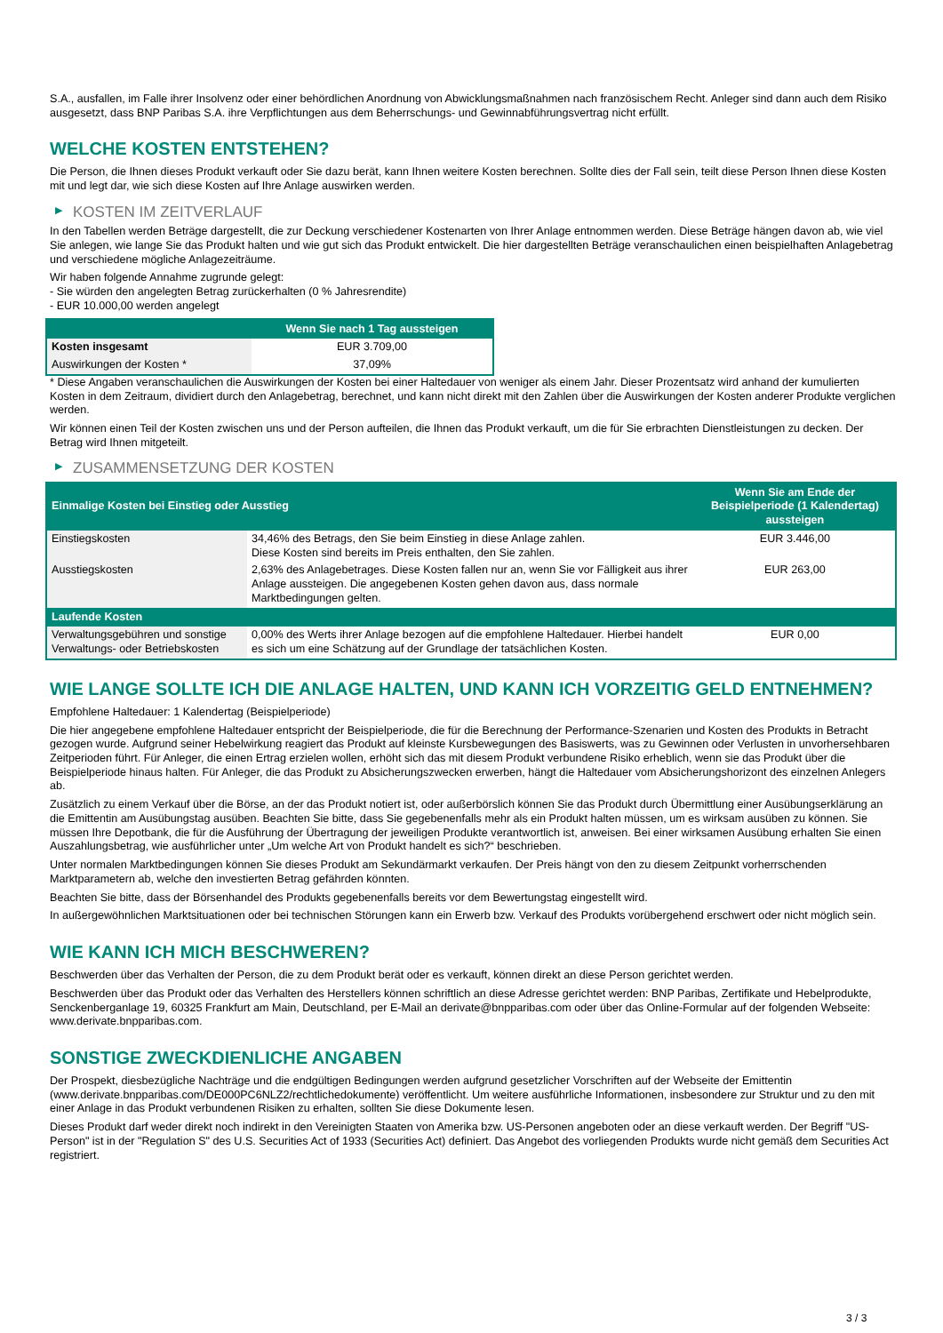S.A., ausfallen, im Falle ihrer Insolvenz oder einer behördlichen Anordnung von Abwicklungsmaßnahmen nach französischem Recht. Anleger sind dann auch dem Risiko ausgesetzt, dass BNP Paribas S.A. ihre Verpflichtungen aus dem Beherrschungs- und Gewinnabführungsvertrag nicht erfüllt.
WELCHE KOSTEN ENTSTEHEN?
Die Person, die Ihnen dieses Produkt verkauft oder Sie dazu berät, kann Ihnen weitere Kosten berechnen. Sollte dies der Fall sein, teilt diese Person Ihnen diese Kosten mit und legt dar, wie sich diese Kosten auf Ihre Anlage auswirken werden.
▶ KOSTEN IM ZEITVERLAUF
In den Tabellen werden Beträge dargestellt, die zur Deckung verschiedener Kostenarten von Ihrer Anlage entnommen werden. Diese Beträge hängen davon ab, wie viel Sie anlegen, wie lange Sie das Produkt halten und wie gut sich das Produkt entwickelt. Die hier dargestellten Beträge veranschaulichen einen beispielhaften Anlagebetrag und verschiedene mögliche Anlagezeiträume.
Wir haben folgende Annahme zugrunde gelegt:
- Sie würden den angelegten Betrag zurückerhalten (0 % Jahresrendite)
- EUR 10.000,00 werden angelegt
| | Wenn Sie nach 1 Tag aussteigen |
| --- | --- |
| Kosten insgesamt | EUR 3.709,00 |
| Auswirkungen der Kosten * | 37,09% |
* Diese Angaben veranschaulichen die Auswirkungen der Kosten bei einer Haltedauer von weniger als einem Jahr. Dieser Prozentsatz wird anhand der kumulierten Kosten in dem Zeitraum, dividiert durch den Anlagebetrag, berechnet, und kann nicht direkt mit den Zahlen über die Auswirkungen der Kosten anderer Produkte verglichen werden.
Wir können einen Teil der Kosten zwischen uns und der Person aufteilen, die Ihnen das Produkt verkauft, um die für Sie erbrachten Dienstleistungen zu decken. Der Betrag wird Ihnen mitgeteilt.
▶ ZUSAMMENSETZUNG DER KOSTEN
| Einmalige Kosten bei Einstieg oder Ausstieg | | Wenn Sie am Ende der Beispielperiode (1 Kalendertag) aussteigen |
| --- | --- | --- |
| Einstiegskosten | 34,46% des Betrags, den Sie beim Einstieg in diese Anlage zahlen. Diese Kosten sind bereits im Preis enthalten, den Sie zahlen. | EUR 3.446,00 |
| Ausstiegskosten | 2,63% des Anlagebetrages. Diese Kosten fallen nur an, wenn Sie vor Fälligkeit aus ihrer Anlage aussteigen. Die angegebenen Kosten gehen davon aus, dass normale Marktbedingungen gelten. | EUR 263,00 |
| Laufende Kosten | | |
| Verwaltungsgebühren und sonstige Verwaltungs- oder Betriebskosten | 0,00% des Werts ihrer Anlage bezogen auf die empfohlene Haltedauer. Hierbei handelt es sich um eine Schätzung auf der Grundlage der tatsächlichen Kosten. | EUR 0,00 |
WIE LANGE SOLLTE ICH DIE ANLAGE HALTEN, UND KANN ICH VORZEITIG GELD ENTNEHMEN?
Empfohlene Haltedauer: 1 Kalendertag (Beispielperiode)
Die hier angegebene empfohlene Haltedauer entspricht der Beispielperiode, die für die Berechnung der Performance-Szenarien und Kosten des Produkts in Betracht gezogen wurde. Aufgrund seiner Hebelwirkung reagiert das Produkt auf kleinste Kursbewegungen des Basiswerts, was zu Gewinnen oder Verlusten in unvorhersehbaren Zeitperioden führt. Für Anleger, die einen Ertrag erzielen wollen, erhöht sich das mit diesem Produkt verbundene Risiko erheblich, wenn sie das Produkt über die Beispielperiode hinaus halten. Für Anleger, die das Produkt zu Absicherungszwecken erwerben, hängt die Haltedauer vom Absicherungshorizont des einzelnen Anlegers ab.
Zusätzlich zu einem Verkauf über die Börse, an der das Produkt notiert ist, oder außerbörslich können Sie das Produkt durch Übermittlung einer Ausübungserklärung an die Emittentin am Ausübungstag ausüben. Beachten Sie bitte, dass Sie gegebenenfalls mehr als ein Produkt halten müssen, um es wirksam ausüben zu können. Sie müssen Ihre Depotbank, die für die Ausführung der Übertragung der jeweiligen Produkte verantwortlich ist, anweisen. Bei einer wirksamen Ausübung erhalten Sie einen Auszahlungsbetrag, wie ausführlicher unter „Um welche Art von Produkt handelt es sich?“ beschrieben.
Unter normalen Marktbedingungen können Sie dieses Produkt am Sekundärmarkt verkaufen. Der Preis hängt von den zu diesem Zeitpunkt vorherrschenden Marktparametern ab, welche den investierten Betrag gefährden könnten.
Beachten Sie bitte, dass der Börsenhandel des Produkts gegebenenfalls bereits vor dem Bewertungstag eingestellt wird.
In außergewöhnlichen Marktsituationen oder bei technischen Störungen kann ein Erwerb bzw. Verkauf des Produkts vorübergehend erschwert oder nicht möglich sein.
WIE KANN ICH MICH BESCHWEREN?
Beschwerden über das Verhalten der Person, die zu dem Produkt berät oder es verkauft, können direkt an diese Person gerichtet werden.
Beschwerden über das Produkt oder das Verhalten des Herstellers können schriftlich an diese Adresse gerichtet werden: BNP Paribas, Zertifikate und Hebelprodukte, Senckenberganlage 19, 60325 Frankfurt am Main, Deutschland, per E-Mail an derivate@bnpparibas.com oder über das Online-Formular auf der folgenden Webseite: www.derivate.bnpparibas.com.
SONSTIGE ZWECKDIENLICHE ANGABEN
Der Prospekt, diesbezügliche Nachträge und die endgültigen Bedingungen werden aufgrund gesetzlicher Vorschriften auf der Webseite der Emittentin (www.derivate.bnpparibas.com/DE000PC6NLZ2/rechtlichedokumente) veröffentlicht. Um weitere ausführliche Informationen, insbesondere zur Struktur und zu den mit einer Anlage in das Produkt verbundenen Risiken zu erhalten, sollten Sie diese Dokumente lesen.
Dieses Produkt darf weder direkt noch indirekt in den Vereinigten Staaten von Amerika bzw. US-Personen angeboten oder an diese verkauft werden. Der Begriff "US-Person" ist in der "Regulation S" des U.S. Securities Act of 1933 (Securities Act) definiert. Das Angebot des vorliegenden Produkts wurde nicht gemäß dem Securities Act registriert.
3 / 3